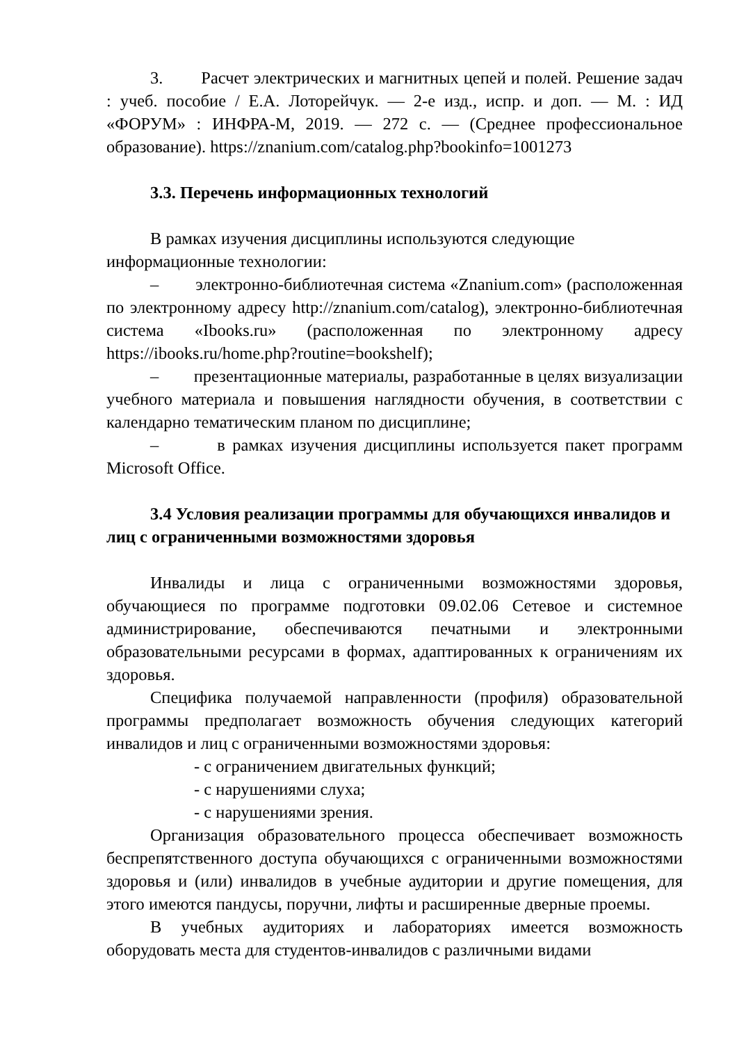3. Расчет электрических и магнитных цепей и полей. Решение задач : учеб. пособие / Е.А. Лоторейчук. — 2-е изд., испр. и доп. — М. : ИД «ФОРУМ» : ИНФРА-М, 2019. — 272 с. — (Среднее профессиональное образование). https://znanium.com/catalog.php?bookinfo=1001273
3.3. Перечень информационных технологий
В рамках изучения дисциплины используются следующие
информационные технологии:
– электронно-библиотечная система «Znanium.com» (расположенная по электронному адресу http://znanium.com/catalog), электронно-библиотечная система «Ibooks.ru» (расположенная по электронному адресу https://ibooks.ru/home.php?routine=bookshelf);
– презентационные материалы, разработанные в целях визуализации учебного материала и повышения наглядности обучения, в соответствии с календарно тематическим планом по дисциплине;
– в рамках изучения дисциплины используется пакет программ Microsoft Office.
3.4 Условия реализации программы для обучающихся инвалидов и лиц с ограниченными возможностями здоровья
Инвалиды и лица с ограниченными возможностями здоровья, обучающиеся по программе подготовки 09.02.06 Сетевое и системное администрирование, обеспечиваются печатными и электронными образовательными ресурсами в формах, адаптированных к ограничениям их здоровья.
Специфика получаемой направленности (профиля) образовательной программы предполагает возможность обучения следующих категорий инвалидов и лиц с ограниченными возможностями здоровья:
- с ограничением двигательных функций;
- с нарушениями слуха;
- с нарушениями зрения.
Организация образовательного процесса обеспечивает возможность беспрепятственного доступа обучающихся с ограниченными возможностями здоровья и (или) инвалидов в учебные аудитории и другие помещения, для этого имеются пандусы, поручни, лифты и расширенные дверные проемы.
В учебных аудиториях и лабораториях имеется возможность оборудовать места для студентов-инвалидов с различными видами